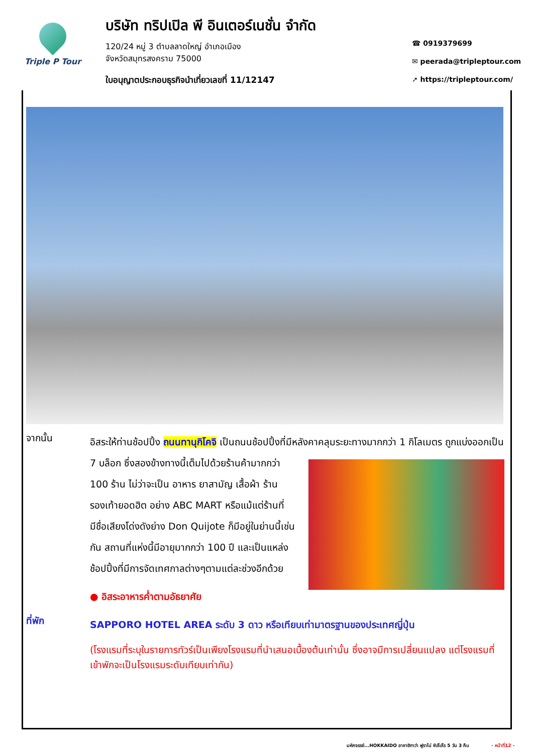Triple P Tour
บริษัท ทริปเปิล พี อินเตอร์เนชั่น จำกัด
120/24 หมู่ 3 ตำบลลาดใหญ่ อำเภอเมือง
จังหวัดสมุทรสงคราม 75000
ใบอนุญาตประกอบธุรกิจนำเที่ยวเลขที่ 11/12147
☎ 0919379699
✉ peerada@tripleptour.com
➚ https://tripleptour.com/
จากนั้น
อิสระให้ท่านช้อปปิ้ง ถนนทานุกิโคจิ เป็นถนนช้อปปิ้งที่มีหลังคาคลุมระยะทางมากกว่า 1 กิโลเมตร
ถูกแบ่งออกเป็น 7 บล็อก ซึ่งสองข้างทางนี้เต็มไปด้วยร้านค้ามากกว่า 100 ร้าน ไม่ว่าจะเป็น อาหาร ยาสามัญ เสื้อผ้า ร้านรองเท้ายอดฮิต อย่าง ABC MART หรือแม้แต่ร้านที่มีชื่อเสียงโด่งดังย่าง Don Quijote ก็มีอยู่ในย่านนี้เช่นกัน สถานที่แห่งนี้มีอายุมากกว่า 100 ปี และเป็นแหล่งช้อปปิ้งที่มีการจัดเทศกาลต่างๆตามแต่ละช่วงอีกด้วย
● อิสระอาหารค่ำตามอัธยาศัย
ที่พัก
SAPPORO HOTEL AREA ระดับ 3 ดาว หรือเทียบเท่ามาตรฐานของประเทศญี่ปุ่น
(โรงแรมที่ระบุในรายการทัวร์เป็นเพียงโรงแรมที่นำเสนอเบื้องต้นเท่านั้น ซึ่งอาจมีการเปลี่ยนแปลง แต่โรงแรมที่เข้าพักจะเป็นโรงแรมระดับเทียบเท่ากัน)
มหัศจรรย์...HOKKAIDO อาซาฮิกาว่า ฟูราโน่ ซัปโปโร 5 วัน 3 คืน - หน้าที่12 -